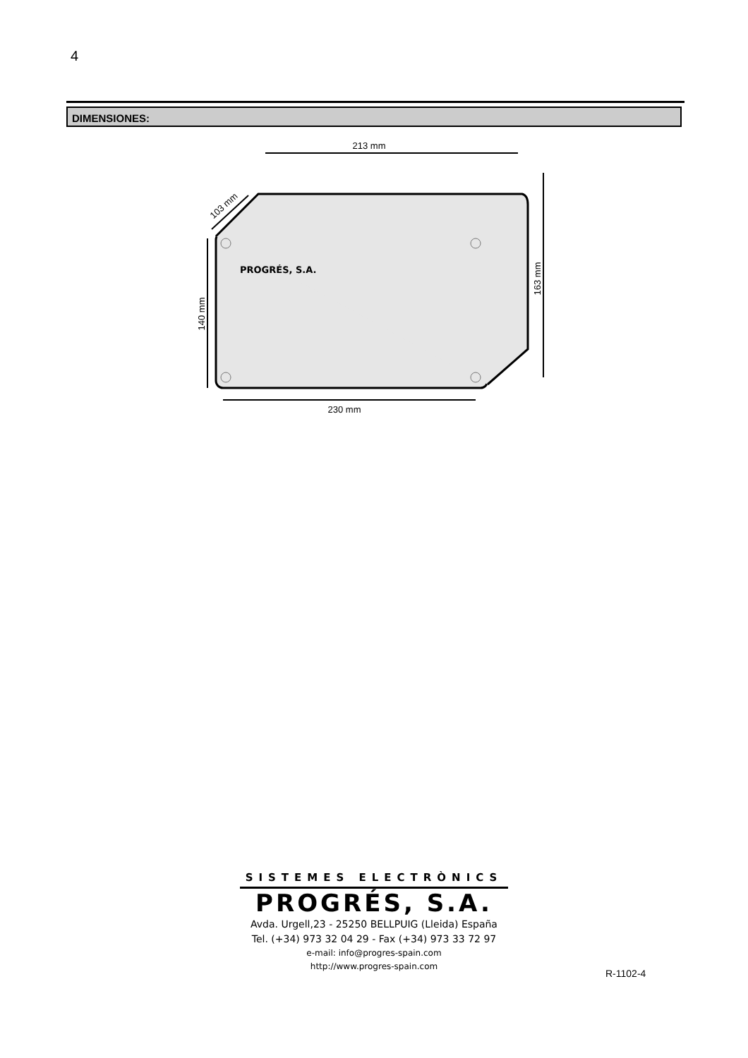4
DIMENSIONES:
PROGRÉS, S.A.
213 mm
230 mm
140 mm
163 mm
103 mm
SISTEMES ELECTRÒNICS
PROGRÉS, S.A.
Avda. Urgell,23 - 25250 BELLPUIG (Lleida) España
Tel. (+34) 973 32 04 29 - Fax (+34) 973 33 72 97
e-mail: info@progres-spain.com
http://www.progres-spain.com
R-1102-4